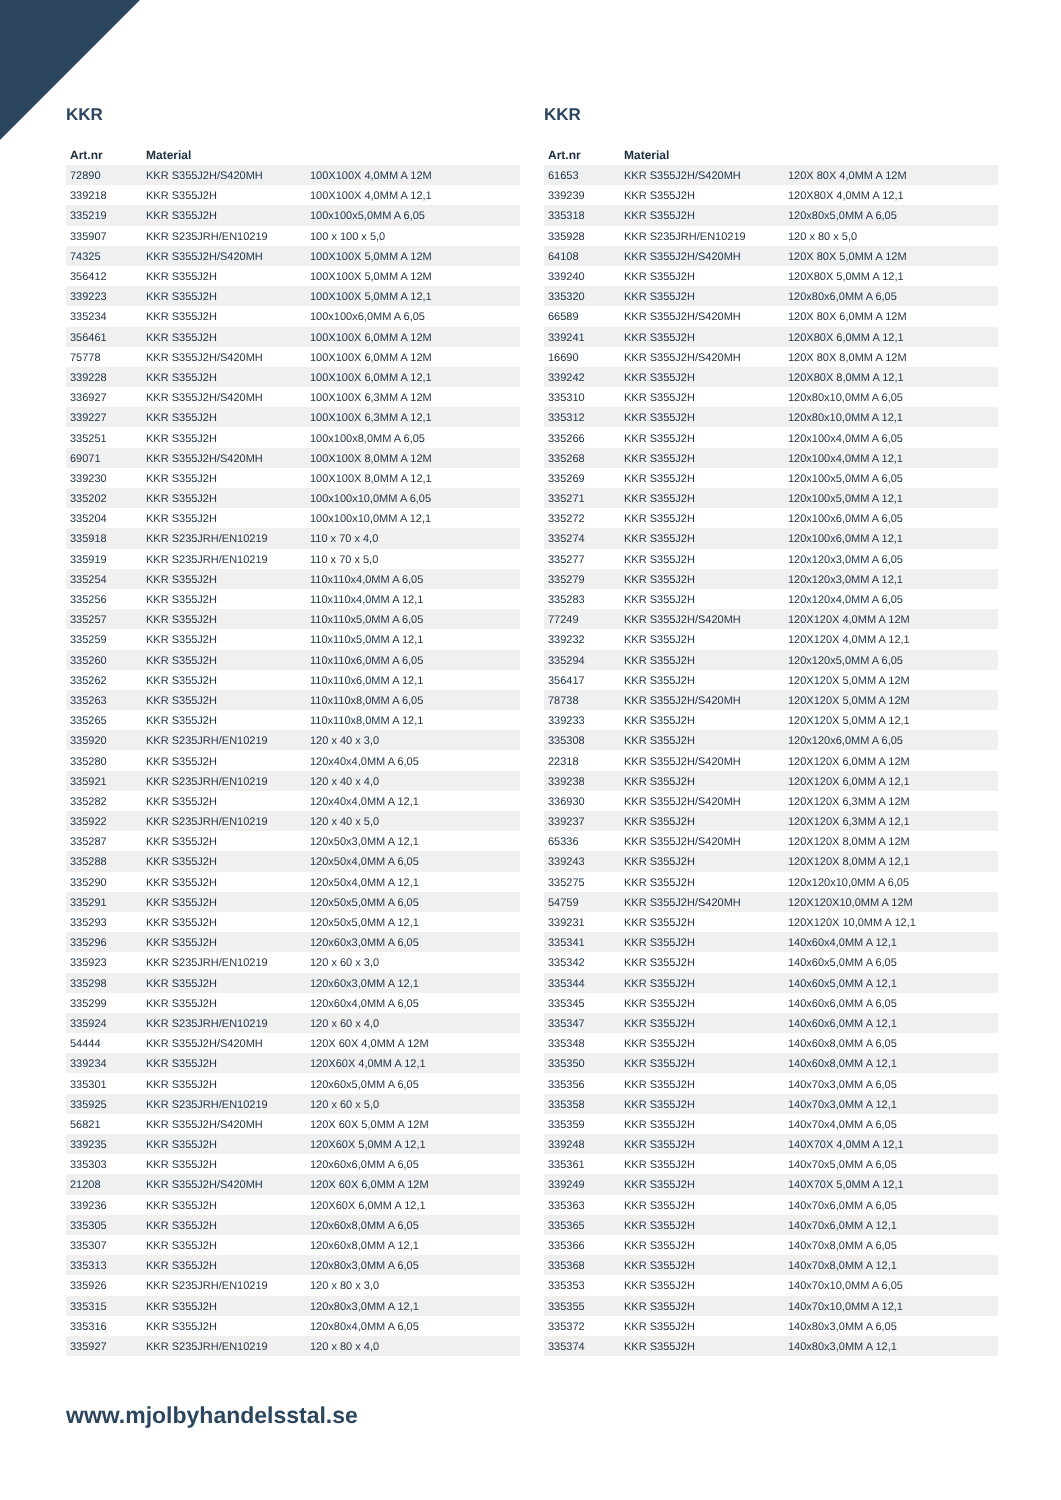KKR
| Art.nr | Material | |
| --- | --- | --- |
| 72890 | KKR S355J2H/S420MH | 100X100X 4,0MM A 12M |
| 339218 | KKR S355J2H | 100X100X 4,0MM A 12,1 |
| 335219 | KKR S355J2H | 100x100x5,0MM A 6,05 |
| 335907 | KKR S235JRH/EN10219 | 100 x 100 x 5,0 |
| 74325 | KKR S355J2H/S420MH | 100X100X 5,0MM A 12M |
| 356412 | KKR S355J2H | 100X100X 5,0MM A 12M |
| 339223 | KKR S355J2H | 100X100X 5,0MM A 12,1 |
| 335234 | KKR S355J2H | 100x100x6,0MM A 6,05 |
| 356461 | KKR S355J2H | 100X100X 6,0MM A 12M |
| 75778 | KKR S355J2H/S420MH | 100X100X 6,0MM A 12M |
| 339228 | KKR S355J2H | 100X100X 6,0MM A 12,1 |
| 336927 | KKR S355J2H/S420MH | 100X100X 6,3MM A 12M |
| 339227 | KKR S355J2H | 100X100X 6,3MM A 12,1 |
| 335251 | KKR S355J2H | 100x100x8,0MM A 6,05 |
| 69071 | KKR S355J2H/S420MH | 100X100X 8,0MM A 12M |
| 339230 | KKR S355J2H | 100X100X 8,0MM A 12,1 |
| 335202 | KKR S355J2H | 100x100x10,0MM A 6,05 |
| 335204 | KKR S355J2H | 100x100x10,0MM A 12,1 |
| 335918 | KKR S235JRH/EN10219 | 110 x 70 x 4,0 |
| 335919 | KKR S235JRH/EN10219 | 110 x 70 x 5,0 |
| 335254 | KKR S355J2H | 110x110x4,0MM A 6,05 |
| 335256 | KKR S355J2H | 110x110x4,0MM A 12,1 |
| 335257 | KKR S355J2H | 110x110x5,0MM A 6,05 |
| 335259 | KKR S355J2H | 110x110x5,0MM A 12,1 |
| 335260 | KKR S355J2H | 110x110x6,0MM A 6,05 |
| 335262 | KKR S355J2H | 110x110x6,0MM A 12,1 |
| 335263 | KKR S355J2H | 110x110x8,0MM A 6,05 |
| 335265 | KKR S355J2H | 110x110x8,0MM A 12,1 |
| 335920 | KKR S235JRH/EN10219 | 120 x 40 x 3,0 |
| 335280 | KKR S355J2H | 120x40x4,0MM A 6,05 |
| 335921 | KKR S235JRH/EN10219 | 120 x 40 x 4,0 |
| 335282 | KKR S355J2H | 120x40x4,0MM A 12,1 |
| 335922 | KKR S235JRH/EN10219 | 120 x 40 x 5,0 |
| 335287 | KKR S355J2H | 120x50x3,0MM A 12,1 |
| 335288 | KKR S355J2H | 120x50x4,0MM A 6,05 |
| 335290 | KKR S355J2H | 120x50x4,0MM A 12,1 |
| 335291 | KKR S355J2H | 120x50x5,0MM A 6,05 |
| 335293 | KKR S355J2H | 120x50x5,0MM A 12,1 |
| 335296 | KKR S355J2H | 120x60x3,0MM A 6,05 |
| 335923 | KKR S235JRH/EN10219 | 120 x 60 x 3,0 |
| 335298 | KKR S355J2H | 120x60x3,0MM A 12,1 |
| 335299 | KKR S355J2H | 120x60x4,0MM A 6,05 |
| 335924 | KKR S235JRH/EN10219 | 120 x 60 x 4,0 |
| 54444 | KKR S355J2H/S420MH | 120X 60X 4,0MM A 12M |
| 339234 | KKR S355J2H | 120X60X 4,0MM A 12,1 |
| 335301 | KKR S355J2H | 120x60x5,0MM A 6,05 |
| 335925 | KKR S235JRH/EN10219 | 120 x 60 x 5,0 |
| 56821 | KKR S355J2H/S420MH | 120X 60X 5,0MM A 12M |
| 339235 | KKR S355J2H | 120X60X 5,0MM A 12,1 |
| 335303 | KKR S355J2H | 120x60x6,0MM A 6,05 |
| 21208 | KKR S355J2H/S420MH | 120X 60X 6,0MM A 12M |
| 339236 | KKR S355J2H | 120X60X 6,0MM A 12,1 |
| 335305 | KKR S355J2H | 120x60x8,0MM A 6,05 |
| 335307 | KKR S355J2H | 120x60x8,0MM A 12,1 |
| 335313 | KKR S355J2H | 120x80x3,0MM A 6,05 |
| 335926 | KKR S235JRH/EN10219 | 120 x 80 x 3,0 |
| 335315 | KKR S355J2H | 120x80x3,0MM A 12,1 |
| 335316 | KKR S355J2H | 120x80x4,0MM A 6,05 |
| 335927 | KKR S235JRH/EN10219 | 120 x 80 x 4,0 |
KKR
| Art.nr | Material | |
| --- | --- | --- |
| 61653 | KKR S355J2H/S420MH | 120X 80X 4,0MM A 12M |
| 339239 | KKR S355J2H | 120X80X 4,0MM A 12,1 |
| 335318 | KKR S355J2H | 120x80x5,0MM A 6,05 |
| 335928 | KKR S235JRH/EN10219 | 120 x 80 x 5,0 |
| 64108 | KKR S355J2H/S420MH | 120X 80X 5,0MM A 12M |
| 339240 | KKR S355J2H | 120X80X 5,0MM A 12,1 |
| 335320 | KKR S355J2H | 120x80x6,0MM A 6,05 |
| 66589 | KKR S355J2H/S420MH | 120X 80X 6,0MM A 12M |
| 339241 | KKR S355J2H | 120X80X 6,0MM A 12,1 |
| 16690 | KKR S355J2H/S420MH | 120X 80X 8,0MM A 12M |
| 339242 | KKR S355J2H | 120X80X 8,0MM A 12,1 |
| 335310 | KKR S355J2H | 120x80x10,0MM A 6,05 |
| 335312 | KKR S355J2H | 120x80x10,0MM A 12,1 |
| 335266 | KKR S355J2H | 120x100x4,0MM A 6,05 |
| 335268 | KKR S355J2H | 120x100x4,0MM A 12,1 |
| 335269 | KKR S355J2H | 120x100x5,0MM A 6,05 |
| 335271 | KKR S355J2H | 120x100x5,0MM A 12,1 |
| 335272 | KKR S355J2H | 120x100x6,0MM A 6,05 |
| 335274 | KKR S355J2H | 120x100x6,0MM A 12,1 |
| 335277 | KKR S355J2H | 120x120x3,0MM A 6,05 |
| 335279 | KKR S355J2H | 120x120x3,0MM A 12,1 |
| 335283 | KKR S355J2H | 120x120x4,0MM A 6,05 |
| 77249 | KKR S355J2H/S420MH | 120X120X 4,0MM A 12M |
| 339232 | KKR S355J2H | 120X120X 4,0MM A 12,1 |
| 335294 | KKR S355J2H | 120x120x5,0MM A 6,05 |
| 356417 | KKR S355J2H | 120X120X 5,0MM A 12M |
| 78738 | KKR S355J2H/S420MH | 120X120X 5,0MM A 12M |
| 339233 | KKR S355J2H | 120X120X 5,0MM A 12,1 |
| 335308 | KKR S355J2H | 120x120x6,0MM A 6,05 |
| 22318 | KKR S355J2H/S420MH | 120X120X 6,0MM A 12M |
| 339238 | KKR S355J2H | 120X120X 6,0MM A 12,1 |
| 336930 | KKR S355J2H/S420MH | 120X120X 6,3MM A 12M |
| 339237 | KKR S355J2H | 120X120X 6,3MM A 12,1 |
| 65336 | KKR S355J2H/S420MH | 120X120X 8,0MM A 12M |
| 339243 | KKR S355J2H | 120X120X 8,0MM A 12,1 |
| 335275 | KKR S355J2H | 120x120x10,0MM A 6,05 |
| 54759 | KKR S355J2H/S420MH | 120X120X10,0MM A 12M |
| 339231 | KKR S355J2H | 120X120X 10,0MM A 12,1 |
| 335341 | KKR S355J2H | 140x60x4,0MM A 12,1 |
| 335342 | KKR S355J2H | 140x60x5,0MM A 6,05 |
| 335344 | KKR S355J2H | 140x60x5,0MM A 12,1 |
| 335345 | KKR S355J2H | 140x60x6,0MM A 6,05 |
| 335347 | KKR S355J2H | 140x60x6,0MM A 12,1 |
| 335348 | KKR S355J2H | 140x60x8,0MM A 6,05 |
| 335350 | KKR S355J2H | 140x60x8,0MM A 12,1 |
| 335356 | KKR S355J2H | 140x70x3,0MM A 6,05 |
| 335358 | KKR S355J2H | 140x70x3,0MM A 12,1 |
| 335359 | KKR S355J2H | 140x70x4,0MM A 6,05 |
| 339248 | KKR S355J2H | 140X70X 4,0MM A 12,1 |
| 335361 | KKR S355J2H | 140x70x5,0MM A 6,05 |
| 339249 | KKR S355J2H | 140X70X 5,0MM A 12,1 |
| 335363 | KKR S355J2H | 140x70x6,0MM A 6,05 |
| 335365 | KKR S355J2H | 140x70x6,0MM A 12,1 |
| 335366 | KKR S355J2H | 140x70x8,0MM A 6,05 |
| 335368 | KKR S355J2H | 140x70x8,0MM A 12,1 |
| 335353 | KKR S355J2H | 140x70x10,0MM A 6,05 |
| 335355 | KKR S355J2H | 140x70x10,0MM A 12,1 |
| 335372 | KKR S355J2H | 140x80x3,0MM A 6,05 |
| 335374 | KKR S355J2H | 140x80x3,0MM A 12,1 |
www.mjolbyhandelsstal.se